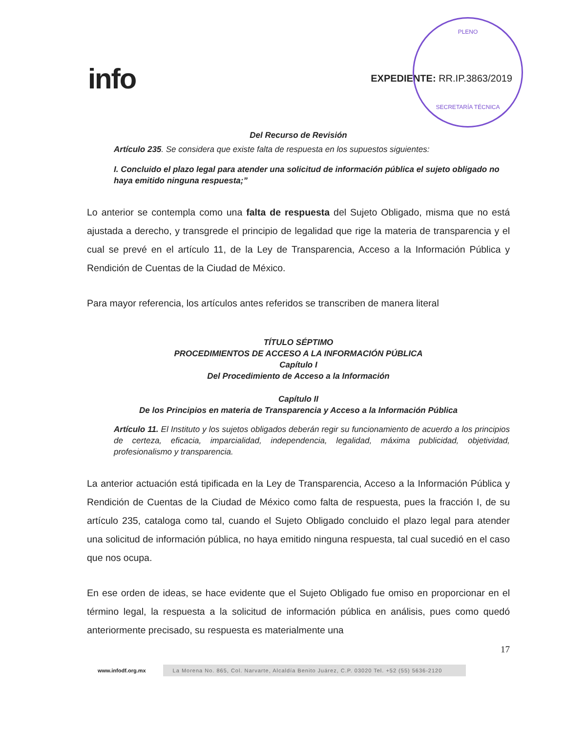PLENO
SECRETARÍA TÉCNICA
info
EXPEDIENTE: RR.IP.3863/2019
Del Recurso de Revisión
Artículo 235. Se considera que existe falta de respuesta en los supuestos siguientes:
I. Concluido el plazo legal para atender una solicitud de información pública el sujeto obligado no haya emitido ninguna respuesta;”
Lo anterior se contempla como una falta de respuesta del Sujeto Obligado, misma que no está ajustada a derecho, y transgrede el principio de legalidad que rige la materia de transparencia y el cual se prevé en el artículo 11, de la Ley de Transparencia, Acceso a la Información Pública y Rendición de Cuentas de la Ciudad de México.
Para mayor referencia, los artículos antes referidos se transcriben de manera literal
TÍTULO SÉPTIMO
PROCEDIMIENTOS DE ACCESO A LA INFORMACIÓN PÚBLICA
Capítulo I
Del Procedimiento de Acceso a la Información
Capítulo II
De los Principios en materia de Transparencia y Acceso a la Información Pública
Artículo 11. El Instituto y los sujetos obligados deberán regir su funcionamiento de acuerdo a los principios de certeza, eficacia, imparcialidad, independencia, legalidad, máxima publicidad, objetividad, profesionalismo y transparencia.
La anterior actuación está tipificada en la Ley de Transparencia, Acceso a la Información Pública y Rendición de Cuentas de la Ciudad de México como falta de respuesta, pues la fracción I, de su artículo 235, cataloga como tal, cuando el Sujeto Obligado concluido el plazo legal para atender una solicitud de información pública, no haya emitido ninguna respuesta, tal cual sucedió en el caso que nos ocupa.
En ese orden de ideas, se hace evidente que el Sujeto Obligado fue omiso en proporcionar en el término legal, la respuesta a la solicitud de información pública en análisis, pues como quedó anteriormente precisado, su respuesta es materialmente una
17
www.infodf.org.mx La Morena No. 865, Col. Narvarte, Alcaldía Benito Juárez, C.P. 03020 Tel. +52 (55) 5636-2120